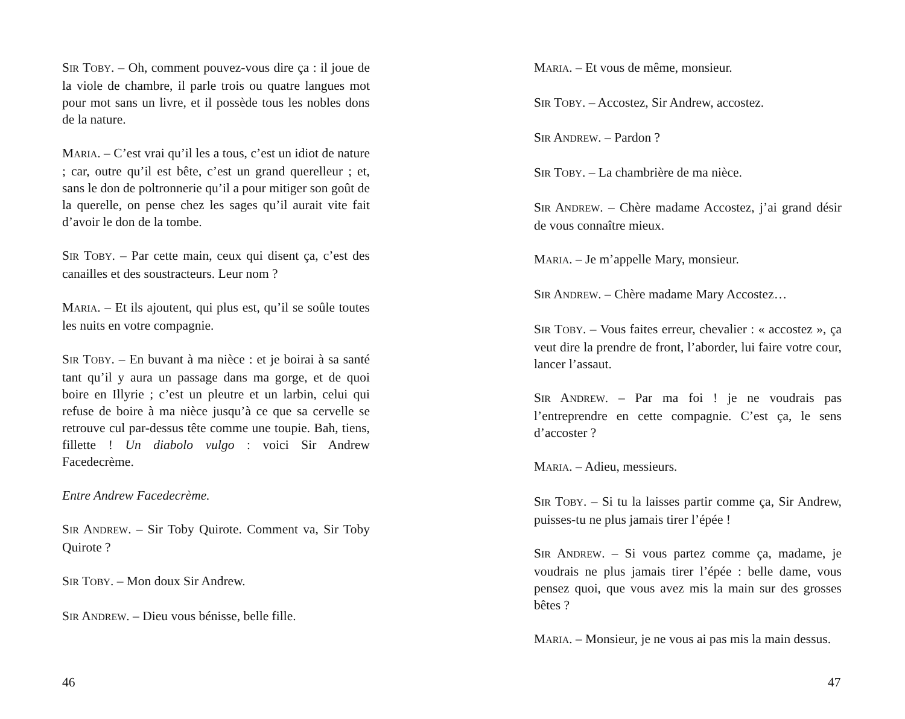SIR TOBY. – Oh, comment pouvez-vous dire ça : il joue de la viole de chambre, il parle trois ou quatre langues mot pour mot sans un livre, et il possède tous les nobles dons de la nature.
MARIA. – C’est vrai qu’il les a tous, c’est un idiot de nature ; car, outre qu’il est bête, c’est un grand querelleur ; et, sans le don de poltronnerie qu’il a pour mitiger son goût de la querelle, on pense chez les sages qu’il aurait vite fait d’avoir le don de la tombe.
SIR TOBY. – Par cette main, ceux qui disent ça, c’est des canailles et des soustracteurs. Leur nom ?
MARIA. – Et ils ajoutent, qui plus est, qu’il se soûle toutes les nuits en votre compagnie.
SIR TOBY. – En buvant à ma nièce : et je boirai à sa santé tant qu’il y aura un passage dans ma gorge, et de quoi boire en Illyrie ; c’est un pleutre et un larbin, celui qui refuse de boire à ma nièce jusqu’à ce que sa cervelle se retrouve cul par-dessus tête comme une toupie. Bah, tiens, fillette ! Un diabolo vulgo : voici Sir Andrew Facedecrème.
Entre Andrew Facedecrème.
SIR ANDREW. – Sir Toby Quirote. Comment va, Sir Toby Quirote ?
SIR TOBY. – Mon doux Sir Andrew.
SIR ANDREW. – Dieu vous bénisse, belle fille.
46
MARIA. – Et vous de même, monsieur.
SIR TOBY. – Accostez, Sir Andrew, accostez.
SIR ANDREW. – Pardon ?
SIR TOBY. – La chambrière de ma nièce.
SIR ANDREW. – Chère madame Accostez, j’ai grand désir de vous connaître mieux.
MARIA. – Je m’appelle Mary, monsieur.
SIR ANDREW. – Chère madame Mary Accostez…
SIR TOBY. – Vous faites erreur, chevalier : « accostez », ça veut dire la prendre de front, l’aborder, lui faire votre cour, lancer l’assaut.
SIR ANDREW. – Par ma foi ! je ne voudrais pas l’entreprendre en cette compagnie. C’est ça, le sens d’accoster ?
MARIA. – Adieu, messieurs.
SIR TOBY. – Si tu la laisses partir comme ça, Sir Andrew, puisses-tu ne plus jamais tirer l’épée !
SIR ANDREW. – Si vous partez comme ça, madame, je voudrais ne plus jamais tirer l’épée : belle dame, vous pensez quoi, que vous avez mis la main sur des grosses bêtes ?
MARIA. – Monsieur, je ne vous ai pas mis la main dessus.
47